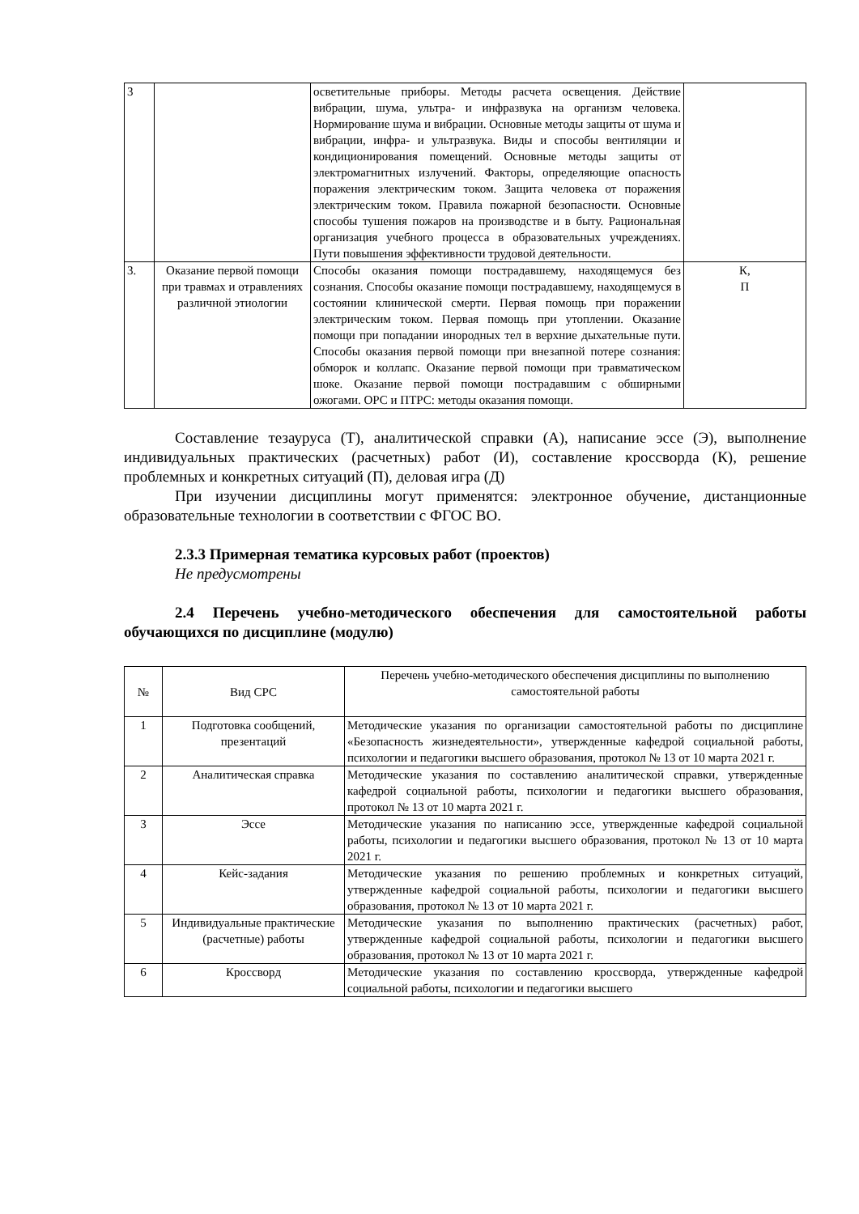| 3 | | осветительные приборы. Методы расчета освещения. Действие вибрации, шума, ультра- и инфразвука на организм человека. Нормирование шума и вибрации. Основные методы защиты от шума и вибрации, инфра- и ультразвука. Виды и способы вентиляции и кондиционирования помещений. Основные методы защиты от электромагнитных излучений. Факторы, определяющие опасность поражения электрическим током. Защита человека от поражения электрическим током. Правила пожарной безопасности. Основные способы тушения пожаров на производстве и в быту. Рациональная организация учебного процесса в образовательных учреждениях. Пути повышения эффективности трудовой деятельности. | |
| 3. | Оказание первой помощи при травмах и отравлениях различной этиологии | Способы оказания помощи пострадавшему, находящемуся без сознания. Способы оказание помощи пострадавшему, находящемуся в состоянии клинической смерти. Первая помощь при поражении электрическим током. Первая помощь при утоплении. Оказание помощи при попадании инородных тел в верхние дыхательные пути. Способы оказания первой помощи при внезапной потере сознания: обморок и коллапс. Оказание первой помощи при травматическом шоке. Оказание первой помощи пострадавшим с обширными ожогами. ОРС и ПТРС: методы оказания помощи. | К, П |
Составление тезауруса (Т), аналитической справки (А), написание эссе (Э), выполнение индивидуальных практических (расчетных) работ (И), составление кроссворда (К), решение проблемных и конкретных ситуаций (П), деловая игра (Д)
При изучении дисциплины могут применятся: электронное обучение, дистанционные образовательные технологии в соответствии с ФГОС ВО.
2.3.3 Примерная тематика курсовых работ (проектов)
Не предусмотрены
2.4 Перечень учебно-методического обеспечения для самостоятельной работы обучающихся по дисциплине (модулю)
| № | Вид СРС | Перечень учебно-методического обеспечения дисциплины по выполнению самостоятельной работы |
| --- | --- | --- |
| 1 | Подготовка сообщений, презентаций | Методические указания по организации самостоятельной работы по дисциплине «Безопасность жизнедеятельности», утвержденные кафедрой социальной работы, психологии и педагогики высшего образования, протокол № 13 от 10 марта 2021 г. |
| 2 | Аналитическая справка | Методические указания по составлению аналитической справки, утвержденные кафедрой социальной работы, психологии и педагогики высшего образования, протокол № 13 от 10 марта 2021 г. |
| 3 | Эссе | Методические указания по написанию эссе, утвержденные кафедрой социальной работы, психологии и педагогики высшего образования, протокол № 13 от 10 марта 2021 г. |
| 4 | Кейс-задания | Методические указания по решению проблемных и конкретных ситуаций, утвержденные кафедрой социальной работы, психологии и педагогики высшего образования, протокол № 13 от 10 марта 2021 г. |
| 5 | Индивидуальные практические (расчетные) работы | Методические указания по выполнению практических (расчетных) работ, утвержденные кафедрой социальной работы, психологии и педагогики высшего образования, протокол № 13 от 10 марта 2021 г. |
| 6 | Кроссворд | Методические указания по составлению кроссворда, утвержденные кафедрой социальной работы, психологии и педагогики высшего |